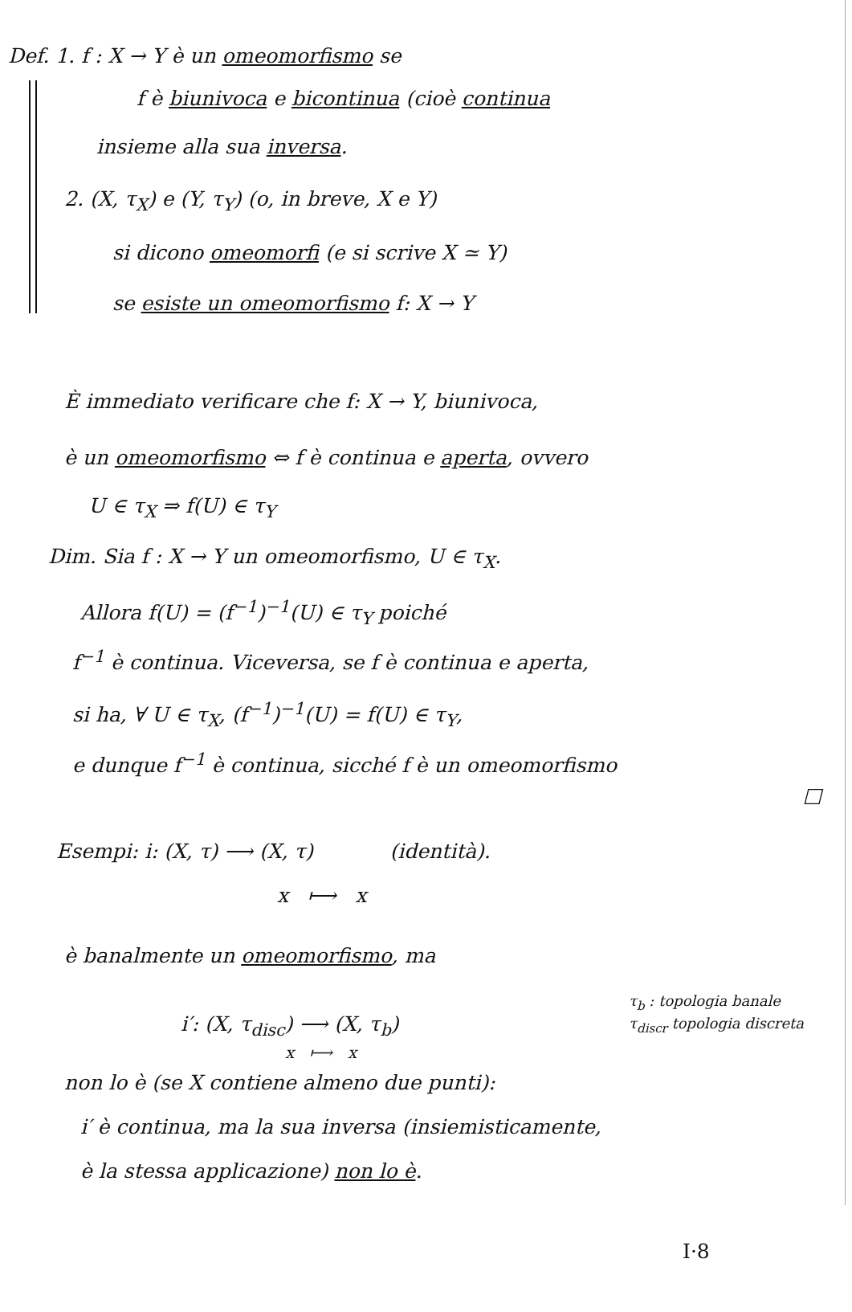Def. 1. f : X → Y è un omeomorfismo se
f è biunivoca e bicontinua (cioè continua
insieme alla sua inversa.
2. (X, τ<sub>X</sub>) e (Y, τ<sub>Y</sub>) (o, in breve, X e Y)
si dicono omeomorfi (e si scrive X ≃ Y)
se esiste un omeomorfismo f: X → Y
È immediato verificare che f: X → Y, biunivoca,
è un omeomorfismo ⇔ f è continua e aperta, ovvero
U ∈ τ<sub>X</sub> ⇒ f(U) ∈ τ<sub>Y</sub>
Dim. Sia f : X → Y un omeomorfismo, U ∈ τ<sub>X</sub>.
Allora f(U) = (f<sup>−1</sup>)<sup>−1</sup>(U) ∈ τ<sub>Y</sub> poiché
f<sup>−1</sup> è continua. Viceversa, se f è continua e aperta,
si ha, ∀ U ∈ τ<sub>X</sub>, (f<sup>−1</sup>)<sup>−1</sup>(U) = f(U) ∈ τ<sub>Y</sub>,
e dunque f<sup>−1</sup> è continua, sicché f è un omeomorfismo
□
Esempi: i: (X, τ) ⟶ (X, τ) (identità).
x ⟼ x
è banalmente un omeomorfismo, ma
i′: (X, τ<sub>disc</sub>) ⟶ (X, τ<sub>b</sub>)
x ⟼ x
τ<sub>b</sub> : topologia banale
τ<sub>discr</sub> topologia discreta
non lo è (se X contiene almeno due punti):
i′ è continua, ma la sua inversa (insiemisticamente,
è la stessa applicazione) non lo è.
I·8